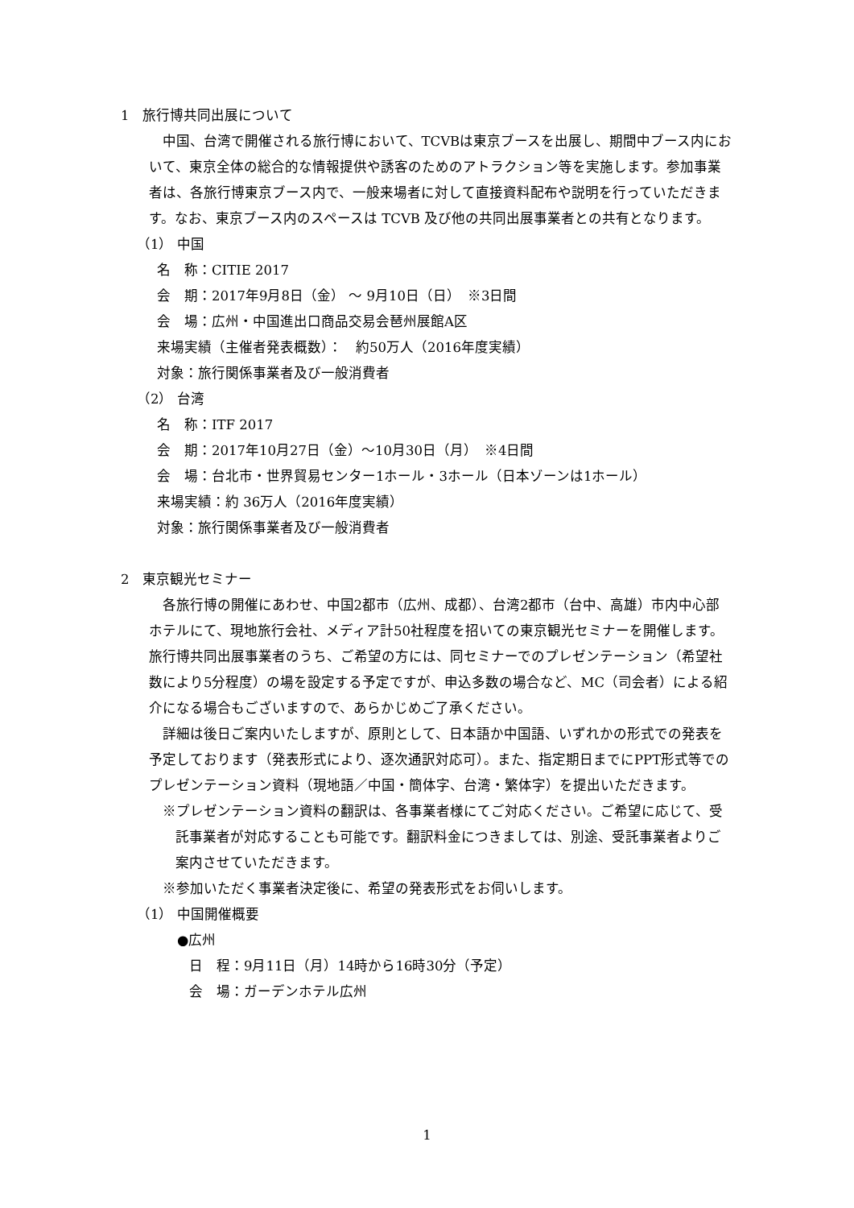1　旅行博共同出展について
中国、台湾で開催される旅行博において、TCVBは東京ブースを出展し、期間中ブース内において、東京全体の総合的な情報提供や誘客のためのアトラクション等を実施します。参加事業者は、各旅行博東京ブース内で、一般来場者に対して直接資料配布や説明を行っていただきます。なお、東京ブース内のスペースは TCVB 及び他の共同出展事業者との共有となります。
（1） 中国
名　称：CITIE 2017
会　期：2017年9月8日（金） ～ 9月10日（日）　※3日間
会　場：広州・中国進出口商品交易会琶州展館A区
来場実績（主催者発表概数）：　約50万人（2016年度実績）
対象：旅行関係事業者及び一般消費者
（2） 台湾
名　称：ITF 2017
会　期：2017年10月27日（金）～10月30日（月）　※4日間
会　場：台北市・世界貿易センター1ホール・3ホール（日本ゾーンは1ホール）
来場実績：約 36万人（2016年度実績）
対象：旅行関係事業者及び一般消費者
2　東京観光セミナー
各旅行博の開催にあわせ、中国2都市（広州、成都）、台湾2都市（台中、高雄）市内中心部ホテルにて、現地旅行会社、メディア計50社程度を招いての東京観光セミナーを開催します。旅行博共同出展事業者のうち、ご希望の方には、同セミナーでのプレゼンテーション（希望社数により5分程度）の場を設定する予定ですが、申込多数の場合など、MC（司会者）による紹介になる場合もございますので、あらかじめご了承ください。
詳細は後日ご案内いたしますが、原則として、日本語か中国語、いずれかの形式での発表を予定しております（発表形式により、逐次通訳対応可）。また、指定期日までにPPT形式等でのプレゼンテーション資料（現地語／中国・簡体字、台湾・繁体字）を提出いただきます。
※プレゼンテーション資料の翻訳は、各事業者様にてご対応ください。ご希望に応じて、受託事業者が対応することも可能です。翻訳料金につきましては、別途、受託事業者よりご案内させていただきます。
※参加いただく事業者決定後に、希望の発表形式をお伺いします。
（1） 中国開催概要
●広州
日　程：9月11日（月）14時から16時30分（予定）
会　場：ガーデンホテル広州
1